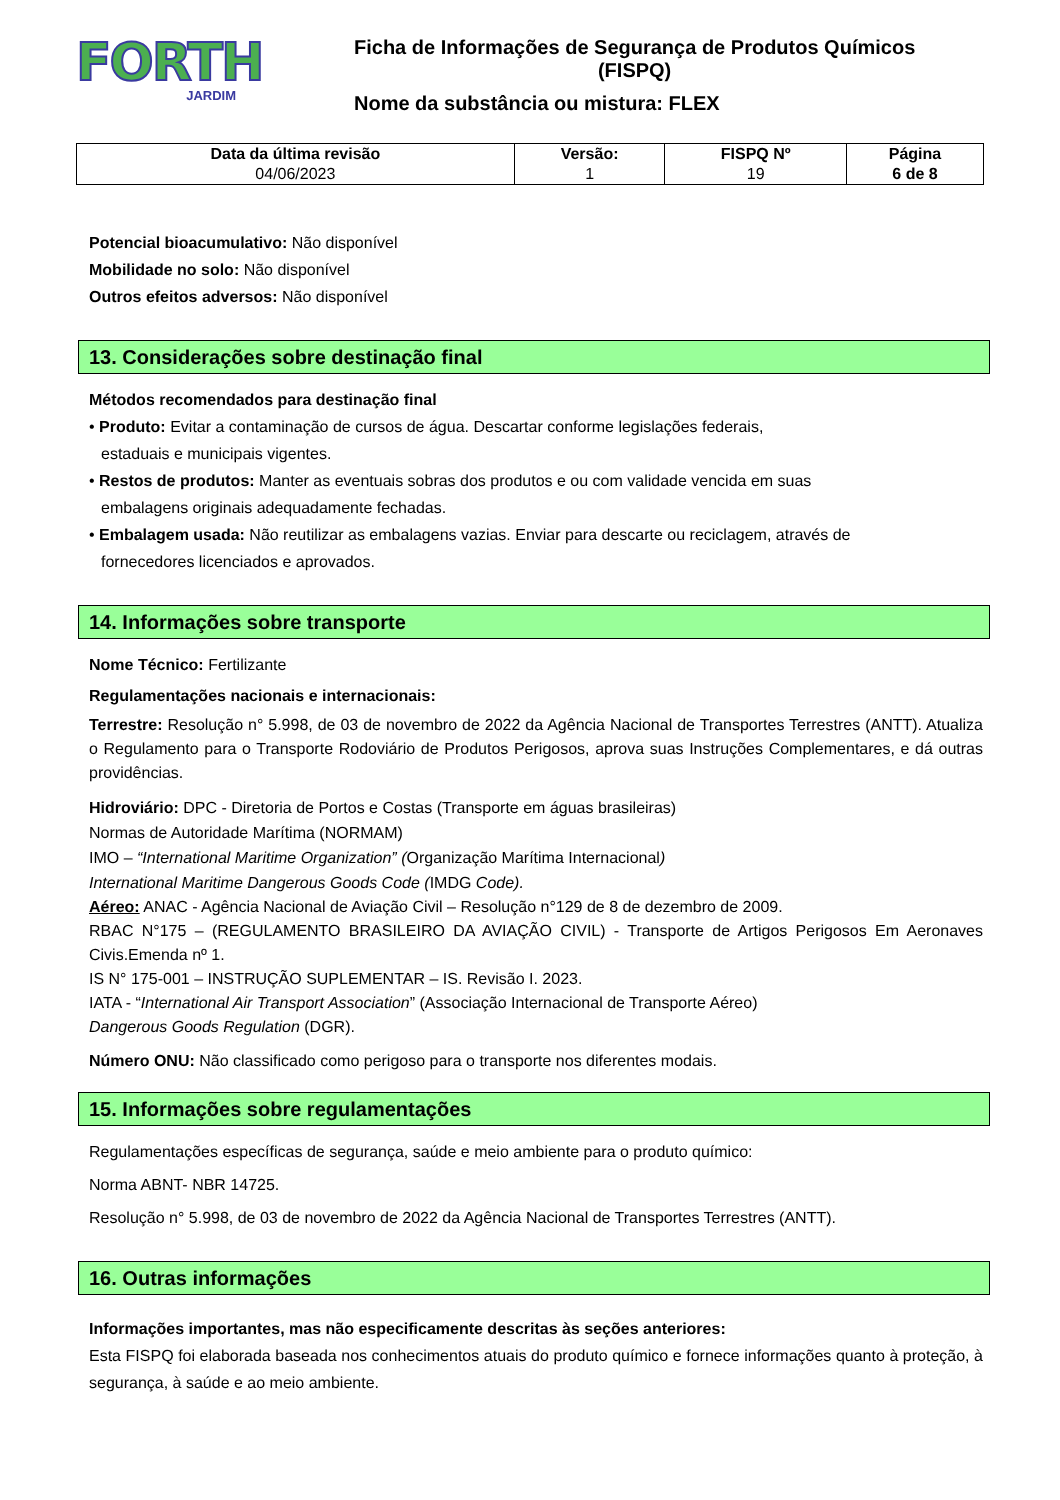FORTH
JARDIM
Ficha de Informações de Segurança de Produtos Químicos
(FISPQ)
Nome da substância ou mistura: FLEX
| Data da última revisão 04/06/2023 | Versão: 1 | FISPQ Nº 19 | Página 6 de 8 |
Potencial bioacumulativo: Não disponível
Mobilidade no solo: Não disponível
Outros efeitos adversos: Não disponível
13. Considerações sobre destinação final
Métodos recomendados para destinação final
• Produto: Evitar a contaminação de cursos de água. Descartar conforme legislações federais,
estaduais e municipais vigentes.
• Restos de produtos: Manter as eventuais sobras dos produtos e ou com validade vencida em suas
embalagens originais adequadamente fechadas.
• Embalagem usada: Não reutilizar as embalagens vazias. Enviar para descarte ou reciclagem, através de
fornecedores licenciados e aprovados.
14. Informações sobre transporte
Nome Técnico: Fertilizante
Regulamentações nacionais e internacionais:
Terrestre: Resolução n° 5.998, de 03 de novembro de 2022 da Agência Nacional de Transportes Terrestres (ANTT). Atualiza o Regulamento para o Transporte Rodoviário de Produtos Perigosos, aprova suas Instruções Complementares, e dá outras providências.
Hidroviário: DPC - Diretoria de Portos e Costas (Transporte em águas brasileiras)
Normas de Autoridade Marítima (NORMAM)
IMO – “International Maritime Organization” (Organização Marítima Internacional)
International Maritime Dangerous Goods Code (IMDG Code).
Aéreo: ANAC - Agência Nacional de Aviação Civil – Resolução n°129 de 8 de dezembro de 2009.
RBAC N°175 – (REGULAMENTO BRASILEIRO DA AVIAÇÃO CIVIL) - Transporte de Artigos Perigosos Em Aeronaves Civis.Emenda nº 1.
IS N° 175-001 – INSTRUÇÃO SUPLEMENTAR – IS. Revisão I. 2023.
IATA - “International Air Transport Association” (Associação Internacional de Transporte Aéreo)
Dangerous Goods Regulation (DGR).
Número ONU: Não classificado como perigoso para o transporte nos diferentes modais.
15. Informações sobre regulamentações
Regulamentações específicas de segurança, saúde e meio ambiente para o produto químico:
Norma ABNT- NBR 14725.
Resolução n° 5.998, de 03 de novembro de 2022 da Agência Nacional de Transportes Terrestres (ANTT).
16. Outras informações
Informações importantes, mas não especificamente descritas às seções anteriores:
Esta FISPQ foi elaborada baseada nos conhecimentos atuais do produto químico e fornece informações quanto à proteção, à segurança, à saúde e ao meio ambiente.